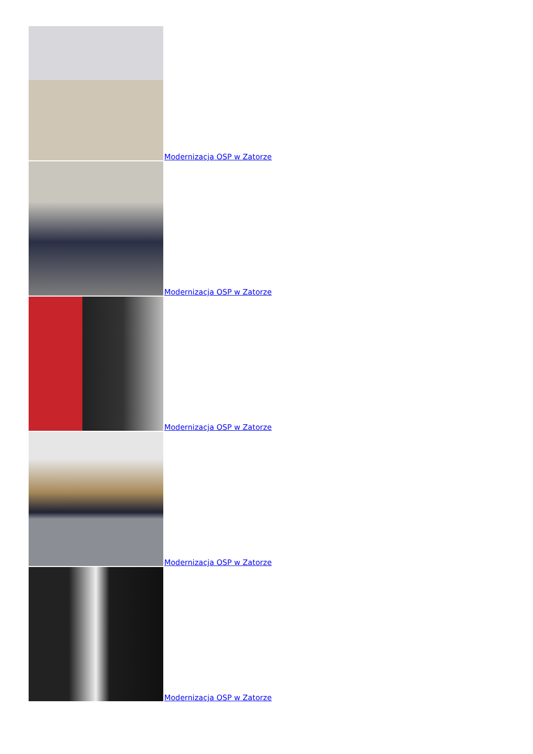Modernizacja OSP w Zatorze
Modernizacja OSP w Zatorze
Modernizacja OSP w Zatorze
Modernizacja OSP w Zatorze
Modernizacja OSP w Zatorze